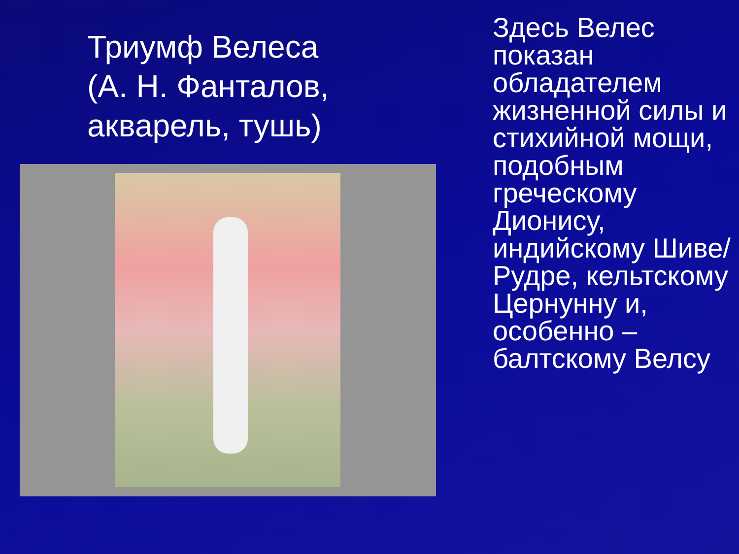Триумф Велеса
(А. Н. Фанталов,
акварель, тушь)
Здесь Велес показан обладателем жизненной силы и стихийной мощи, подобным греческому Дионису, индийскому Шиве/Рудре, кельтскому Цернунну и, особенно – балтскому Велсу